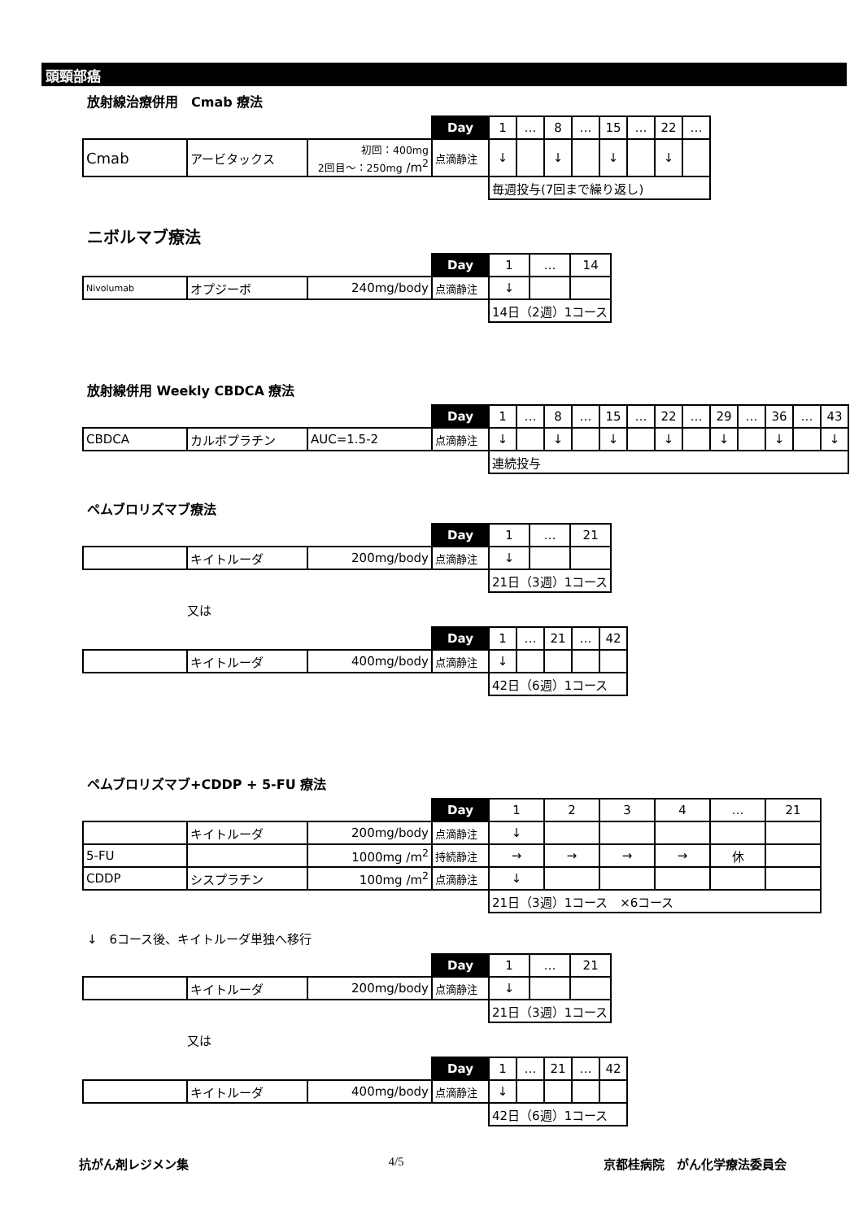頭頸部癌
放射線治療併用　Cmab 療法
| | | | Day | 1 | … | 8 | … | 15 | … | 22 | … |
| Cmab | アービタックス | 初回：400mg 2回目～：250mg /m<sup>2</sup> | 点滴静注 | ↓ | | ↓ | | ↓ | | ↓ | |
| | | | | 毎週投与(7回まで繰り返し) | | | | | | | |
ニボルマブ療法
| | | | Day | 1 | … | 14 |
| Nivolumab | オプジーボ | 240mg/body | 点滴静注 | ↓ | | |
| | | | | 14日（2週）1コース | | |
放射線併用 Weekly CBDCA 療法
| | | | Day | 1 | … | 8 | … | 15 | … | 22 | … | 29 | … | 36 | … | 43 |
| CBDCA | カルボプラチン | AUC=1.5-2 | 点滴静注 | ↓ | | ↓ | | ↓ | | ↓ | | ↓ | | ↓ | | ↓ |
| | | | | 連続投与 | | | | | | | | | | | | |
ペムブロリズマブ療法
| | | | Day | 1 | … | 21 |
| | キイトルーダ | 200mg/body | 点滴静注 | ↓ | | |
| | | | | 21日（3週）1コース | | |
又は
| | | | Day | 1 | … | 21 | … | 42 |
| | キイトルーダ | 400mg/body | 点滴静注 | ↓ | | | | |
| | | | | 42日（6週）1コース | | | | |
ペムブロリズマブ+CDDP + 5-FU 療法
| | | | Day | 1 | 2 | 3 | 4 | … | 21 |
| | キイトルーダ | 200mg/body | 点滴静注 | ↓ | | | | | |
| 5-FU | | 1000mg /m<sup>2</sup> | 持続静注 | → | → | → | → | 休 | |
| CDDP | シスプラチン | 100mg /m<sup>2</sup> | 点滴静注 | ↓ | | | | | |
| | | | | 21日（3週）1コース ×6コース | | | | | |
↓　6コース後、キイトルーダ単独へ移行
| | | | Day | 1 | … | 21 |
| | キイトルーダ | 200mg/body | 点滴静注 | ↓ | | |
| | | | | 21日（3週）1コース | | |
又は
| | | | Day | 1 | … | 21 | … | 42 |
| | キイトルーダ | 400mg/body | 点滴静注 | ↓ | | | | |
| | | | | 42日（6週）1コース | | | | |
抗がん剤レジメン集 4/5 京都桂病院　がん化学療法委員会